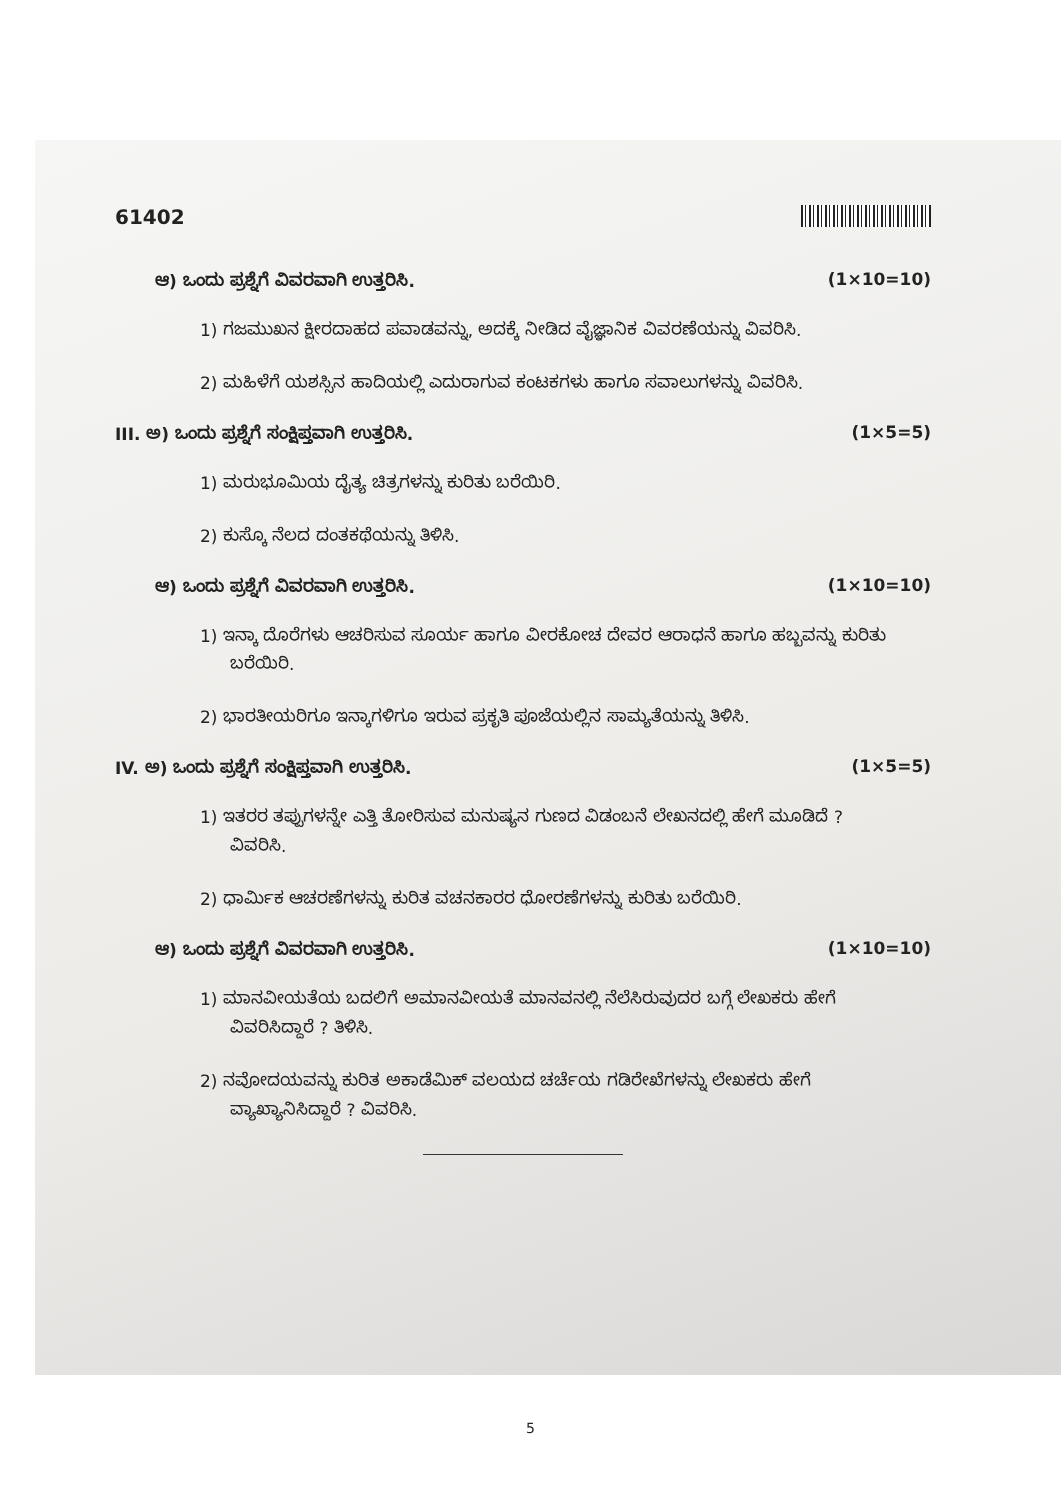61402
ಆ) ಒಂದು ಪ್ರಶ್ನೆಗೆ ವಿವರವಾಗಿ ಉತ್ತರಿಸಿ. (1×10=10)
1) ಗಜಮುಖನ ಕ್ಷೀರದಾಹದ ಪವಾಡವನ್ನು, ಅದಕ್ಕೆ ನೀಡಿದ ವೈಜ್ಞಾನಿಕ ವಿವರಣೆಯನ್ನು ವಿವರಿಸಿ.
2) ಮಹಿಳೆಗೆ ಯಶಸ್ಸಿನ ಹಾದಿಯಲ್ಲಿ ಎದುರಾಗುವ ಕಂಟಕಗಳು ಹಾಗೂ ಸವಾಲುಗಳನ್ನು ವಿವರಿಸಿ.
III. ಅ) ಒಂದು ಪ್ರಶ್ನೆಗೆ ಸಂಕ್ಷಿಪ್ತವಾಗಿ ಉತ್ತರಿಸಿ. (1×5=5)
1) ಮರುಭೂಮಿಯ ದೈತ್ಯ ಚಿತ್ರಗಳನ್ನು ಕುರಿತು ಬರೆಯಿರಿ.
2) ಕುಸ್ಕೊ ನೆಲದ ದಂತಕಥೆಯನ್ನು ತಿಳಿಸಿ.
ಆ) ಒಂದು ಪ್ರಶ್ನೆಗೆ ವಿವರವಾಗಿ ಉತ್ತರಿಸಿ. (1×10=10)
1) ಇನ್ಕಾ ದೊರೆಗಳು ಆಚರಿಸುವ ಸೂರ್ಯ ಹಾಗೂ ವೀರಕೋಚ ದೇವರ ಆರಾಧನೆ ಹಾಗೂ ಹಬ್ಬವನ್ನು ಕುರಿತು ಬರೆಯಿರಿ.
2) ಭಾರತೀಯರಿಗೂ ಇನ್ಕಾಗಳಿಗೂ ಇರುವ ಪ್ರಕೃತಿ ಪೂಜೆಯಲ್ಲಿನ ಸಾಮ್ಯತೆಯನ್ನು ತಿಳಿಸಿ.
IV. ಅ) ಒಂದು ಪ್ರಶ್ನೆಗೆ ಸಂಕ್ಷಿಪ್ತವಾಗಿ ಉತ್ತರಿಸಿ. (1×5=5)
1) ಇತರರ ತಪ್ಪುಗಳನ್ನೇ ಎತ್ತಿ ತೋರಿಸುವ ಮನುಷ್ಯನ ಗುಣದ ವಿಡಂಬನೆ ಲೇಖನದಲ್ಲಿ ಹೇಗೆ ಮೂಡಿದೆ ? ವಿವರಿಸಿ.
2) ಧಾರ್ಮಿಕ ಆಚರಣೆಗಳನ್ನು ಕುರಿತ ವಚನಕಾರರ ಧೋರಣೆಗಳನ್ನು ಕುರಿತು ಬರೆಯಿರಿ.
ಆ) ಒಂದು ಪ್ರಶ್ನೆಗೆ ವಿವರವಾಗಿ ಉತ್ತರಿಸಿ. (1×10=10)
1) ಮಾನವೀಯತೆಯ ಬದಲಿಗೆ ಅಮಾನವೀಯತೆ ಮಾನವನಲ್ಲಿ ನೆಲೆಸಿರುವುದರ ಬಗ್ಗೆ ಲೇಖಕರು ಹೇಗೆ ವಿವರಿಸಿದ್ದಾರೆ ? ತಿಳಿಸಿ.
2) ನವೋದಯವನ್ನು ಕುರಿತ ಅಕಾಡೆಮಿಕ್ ವಲಯದ ಚರ್ಚೆಯ ಗಡಿರೇಖೆಗಳನ್ನು ಲೇಖಕರು ಹೇಗೆ ವ್ಯಾಖ್ಯಾನಿಸಿದ್ದಾರೆ ? ವಿವರಿಸಿ.
5